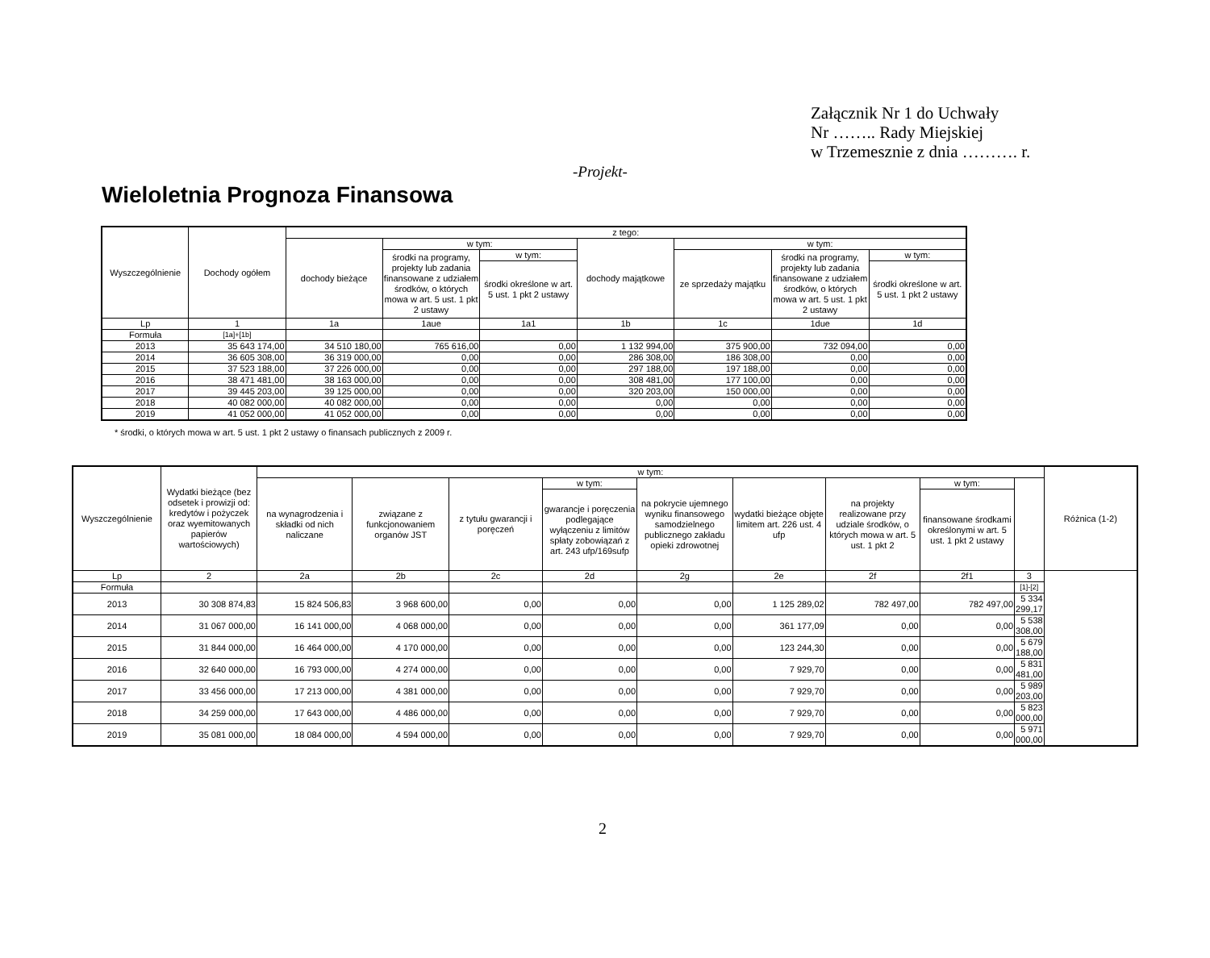Załącznik Nr 1 do Uchwały
Nr …….. Rady Miejskiej
w Trzemesznie z dnia ………. r.
-Projekt-
Wieloletnia Prognoza Finansowa
| Wyszczególnienie | Dochody ogółem | z tego: | | | | | | |
| --- | --- | --- | --- | --- | --- | --- | --- | --- |
| | | dochody bieżące | w tym: | | dochody majątkowe | w tym: | | |
| | | | środki na programy, projekty lub zadania finansowane z udziałem środków, o których mowa w art. 5 ust. 1 pkt 2 ustawy | w tym: | | ze sprzedaży majątku | środki na programy, projekty lub zadania finansowane z udziałem środków, o których mowa w art. 5 ust. 1 pkt 2 ustawy | w tym: |
| | | | | środki określone w art. 5 ust. 1 pkt 2 ustawy | | | | środki określone w art. 5 ust. 1 pkt 2 ustawy |
| Lp | 1 | 1a | 1aue | 1a1 | 1b | 1c | 1due | 1d |
| Formuła | [1a]+[1b] | | | | | | | |
| 2013 | 35 643 174,00 | 34 510 180,00 | 765 616,00 | 0,00 | 1 132 994,00 | 375 900,00 | 732 094,00 | 0,00 |
| 2014 | 36 605 308,00 | 36 319 000,00 | 0,00 | 0,00 | 286 308,00 | 186 308,00 | 0,00 | 0,00 |
| 2015 | 37 523 188,00 | 37 226 000,00 | 0,00 | 0,00 | 297 188,00 | 197 188,00 | 0,00 | 0,00 |
| 2016 | 38 471 481,00 | 38 163 000,00 | 0,00 | 0,00 | 308 481,00 | 177 100,00 | 0,00 | 0,00 |
| 2017 | 39 445 203,00 | 39 125 000,00 | 0,00 | 0,00 | 320 203,00 | 150 000,00 | 0,00 | 0,00 |
| 2018 | 40 082 000,00 | 40 082 000,00 | 0,00 | 0,00 | 0,00 | 0,00 | 0,00 | 0,00 |
| 2019 | 41 052 000,00 | 41 052 000,00 | 0,00 | 0,00 | 0,00 | 0,00 | 0,00 | 0,00 |
* środki, o których mowa w art. 5 ust. 1 pkt 2 ustawy o finansach publicznych z 2009 r.
| Wyszczególnienie | Wydatki bieżące (bez odsetek i prowizji od: kredytów i pożyczek oraz wyemitowanych papierów wartościowych) | w tym: | | | | | | | | | Różnica (1-2) |
| --- | --- | --- | --- | --- | --- | --- | --- | --- | --- | --- | --- |
| | | na wynagrodzenia i składki od nich naliczane | związane z funkcjonowaniem organów JST | z tytułu gwarancji i poręczeń | w tym: | na pokrycie ujemnego wyniku finansowego samodzielnego publicznego zakładu opieki zdrowotnej | wydatki bieżące objęte limitem art. 226 ust. 4 ufp | na projekty realizowane przy udziale środków, o których mowa w art. 5 ust. 1 pkt 2 | w tym: | | |
| | | | | | gwarancje i poręczenia podlegające wyłączeniu z limitów spłaty zobowiązań z art. 243 ufp/169sufp | | | | finansowane środkami określonymi w art. 5 ust. 1 pkt 2 ustawy | | |
| Lp | 2 | 2a | 2b | 2c | 2d | 2g | 2e | 2f | 2f1 | 3 | |
| Formuła | | | | | | | | | | [1]-[2] | |
| 2013 | 30 308 874,83 | 15 824 506,83 | 3 968 600,00 | 0,00 | 0,00 | 0,00 | 1 125 289,02 | 782 497,00 | 782 497,00 | 5 334 299,17 | |
| 2014 | 31 067 000,00 | 16 141 000,00 | 4 068 000,00 | 0,00 | 0,00 | 0,00 | 361 177,09 | 0,00 | 0,00 | 5 538 308,00 | |
| 2015 | 31 844 000,00 | 16 464 000,00 | 4 170 000,00 | 0,00 | 0,00 | 0,00 | 123 244,30 | 0,00 | 0,00 | 5 679 188,00 | |
| 2016 | 32 640 000,00 | 16 793 000,00 | 4 274 000,00 | 0,00 | 0,00 | 0,00 | 7 929,70 | 0,00 | 0,00 | 5 831 481,00 | |
| 2017 | 33 456 000,00 | 17 213 000,00 | 4 381 000,00 | 0,00 | 0,00 | 0,00 | 7 929,70 | 0,00 | 0,00 | 5 989 203,00 | |
| 2018 | 34 259 000,00 | 17 643 000,00 | 4 486 000,00 | 0,00 | 0,00 | 0,00 | 7 929,70 | 0,00 | 0,00 | 5 823 000,00 | |
| 2019 | 35 081 000,00 | 18 084 000,00 | 4 594 000,00 | 0,00 | 0,00 | 0,00 | 7 929,70 | 0,00 | 0,00 | 5 971 000,00 | |
2